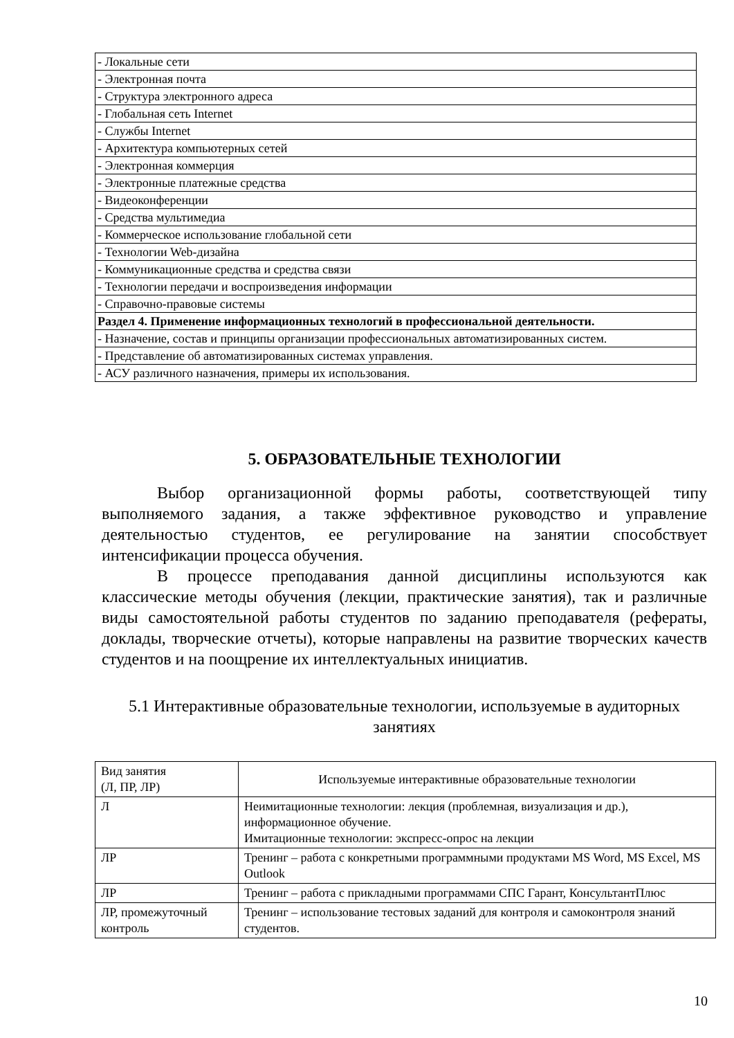| - Локальные сети |
| - Электронная почта |
| - Структура электронного адреса |
| - Глобальная сеть Internet |
| - Службы Internet |
| - Архитектура компьютерных сетей |
| - Электронная коммерция |
| - Электронные платежные средства |
| - Видеоконференции |
| - Средства мультимедиа |
| - Коммерческое использование глобальной сети |
| - Технологии Web-дизайна |
| - Коммуникационные средства и средства связи |
| - Технологии передачи и воспроизведения информации |
| - Справочно-правовые системы |
| Раздел 4. Применение информационных технологий в профессиональной деятельности. |
| - Назначение, состав и принципы организации профессиональных автоматизированных систем. |
| - Представление об автоматизированных системах управления. |
| - АСУ различного назначения, примеры их использования. |
5. ОБРАЗОВАТЕЛЬНЫЕ ТЕХНОЛОГИИ
Выбор организационной формы работы, соответствующей типу выполняемого задания, а также эффективное руководство и управление деятельностью студентов, ее регулирование на занятии способствует интенсификации процесса обучения.
В процессе преподавания данной дисциплины используются как классические методы обучения (лекции, практические занятия), так и различные виды самостоятельной работы студентов по заданию преподавателя (рефераты, доклады, творческие отчеты), которые направлены на развитие творческих качеств студентов и на поощрение их интеллектуальных инициатив.
5.1 Интерактивные образовательные технологии, используемые в аудиторных занятиях
| Вид занятия (Л, ПР, ЛР) | Используемые интерактивные образовательные технологии |
| Л | Неимитационные технологии: лекция (проблемная, визуализация и др.), информационное обучение. Имитационные технологии: экспресс-опрос на лекции |
| ЛР | Тренинг – работа с конкретными программными продуктами MS Word, MS Excel, MS Outlook |
| ЛР | Тренинг – работа с прикладными программами СПС Гарант, КонсультантПлюс |
| ЛР, промежуточный контроль | Тренинг – использование тестовых заданий для контроля и самоконтроля знаний студентов. |
10